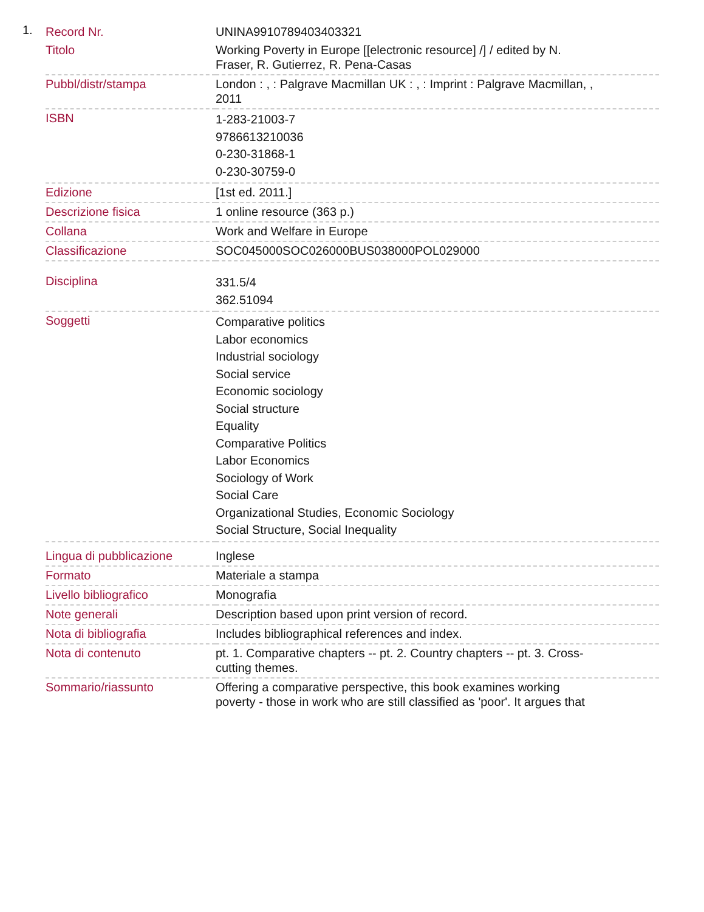1.
| Record Nr. | UNINA9910789403403321 |
| Titolo | Working Poverty in Europe [[electronic resource] /] / edited by N. Fraser, R. Gutierrez, R. Pena-Casas |
| Pubbl/distr/stampa | London : , : Palgrave Macmillan UK : , : Imprint : Palgrave Macmillan, , 2011 |
| ISBN | 1-283-21003-7 9786613210036 0-230-31868-1 0-230-30759-0 |
| Edizione | [1st ed. 2011.] |
| Descrizione fisica | 1 online resource (363 p.) |
| Collana | Work and Welfare in Europe |
| Classificazione | SOC045000SOC026000BUS038000POL029000 |
| Disciplina | 331.5/4 362.51094 |
| Soggetti | Comparative politics Labor economics Industrial sociology Social service Economic sociology Social structure Equality Comparative Politics Labor Economics Sociology of Work Social Care Organizational Studies, Economic Sociology Social Structure, Social Inequality |
| Lingua di pubblicazione | Inglese |
| Formato | Materiale a stampa |
| Livello bibliografico | Monografia |
| Note generali | Description based upon print version of record. |
| Nota di bibliografia | Includes bibliographical references and index. |
| Nota di contenuto | pt. 1. Comparative chapters -- pt. 2. Country chapters -- pt. 3. Cross- cutting themes. |
| Sommario/riassunto | Offering a comparative perspective, this book examines working poverty - those in work who are still classified as 'poor'. It argues that |